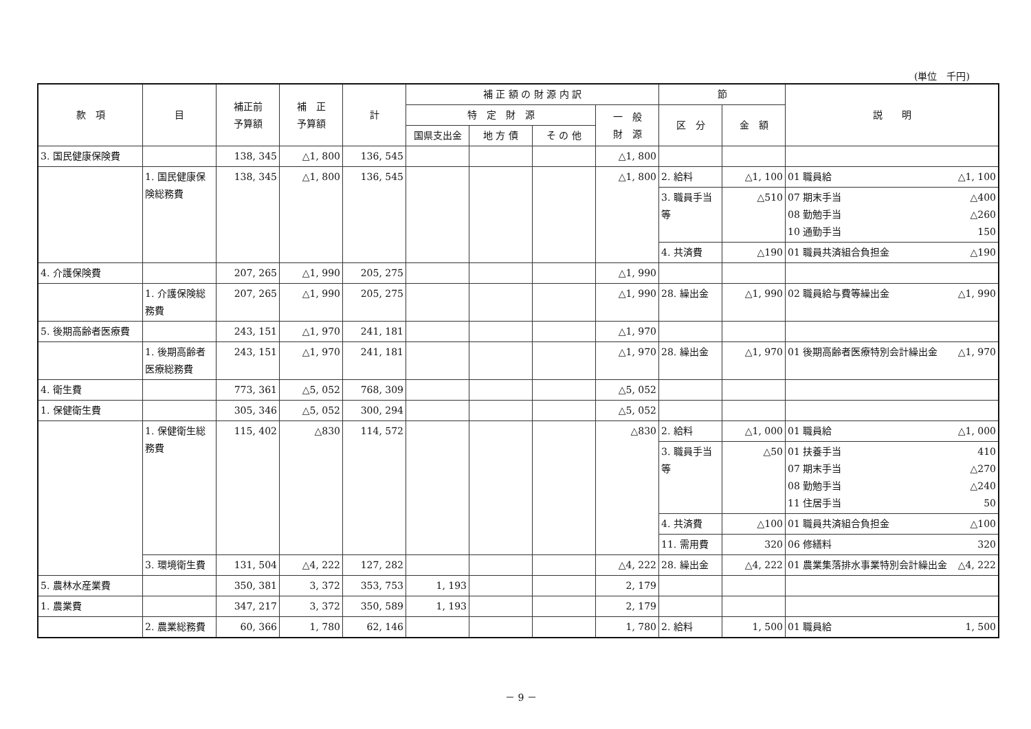(単位　千円)
| 款 項 | 目 | 補正前 予算額 | 補 正 予算額 | 計 | 補 正 額 の 財 源 内 訳 | | | | 節 | | 説 明 |
| --- | --- | --- | --- | --- | --- | --- | --- | --- | --- | --- | --- |
| | | | | | 特 定 財 源 | | | 一 般 財 源 | 区 分 | 金 額 | |
| | | | | | 国県支出金 | 地 方 債 | そ の 他 | | | | |
| 3. 国民健康保険費 | | 138, 345 | △1, 800 | 136, 545 | | | | △1, 800 | | | |
| | 1. 国民健康保険総務費 | 138, 345 | △1, 800 | 136, 545 | | | | △1, 800 | 2. 給料 | △1, 100 | 01 職員給 △1, 100 |
| | | | | | | | | | 3. 職員手当等 | △510 | 07 期末手当 △400 08 勤勉手当 △260 10 通勤手当 150 |
| | | | | | | | | | 4. 共済費 | △190 | 01 職員共済組合負担金 △190 |
| 4. 介護保険費 | | 207, 265 | △1, 990 | 205, 275 | | | | △1, 990 | | | |
| | 1. 介護保険総務費 | 207, 265 | △1, 990 | 205, 275 | | | | △1, 990 | 28. 繰出金 | △1, 990 | 02 職員給与費等繰出金 △1, 990 |
| 5. 後期高齢者医療費 | | 243, 151 | △1, 970 | 241, 181 | | | | △1, 970 | | | |
| | 1. 後期高齢者医療総務費 | 243, 151 | △1, 970 | 241, 181 | | | | △1, 970 | 28. 繰出金 | △1, 970 | 01 後期高齢者医療特別会計繰出金 △1, 970 |
| 4. 衛生費 | | 773, 361 | △5, 052 | 768, 309 | | | | △5, 052 | | | |
| 1. 保健衛生費 | | 305, 346 | △5, 052 | 300, 294 | | | | △5, 052 | | | |
| | 1. 保健衛生総務費 | 115, 402 | △830 | 114, 572 | | | | △830 | 2. 給料 | △1, 000 | 01 職員給 △1, 000 |
| | | | | | | | | | 3. 職員手当等 | △50 | 01 扶養手当 410 07 期末手当 △270 08 勤勉手当 △240 11 住居手当 50 |
| | | | | | | | | | 4. 共済費 | △100 | 01 職員共済組合負担金 △100 |
| | | | | | | | | | 11. 需用費 | 320 | 06 修繕料 320 |
| | 3. 環境衛生費 | 131, 504 | △4, 222 | 127, 282 | | | | △4, 222 | 28. 繰出金 | △4, 222 | 01 農業集落排水事業特別会計繰出金 △4, 222 |
| 5. 農林水産業費 | | 350, 381 | 3, 372 | 353, 753 | 1, 193 | | | 2, 179 | | | |
| 1. 農業費 | | 347, 217 | 3, 372 | 350, 589 | 1, 193 | | | 2, 179 | | | |
| | 2. 農業総務費 | 60, 366 | 1, 780 | 62, 146 | | | | 1, 780 | 2. 給料 | 1, 500 | 01 職員給 1, 500 |
－ 9 －